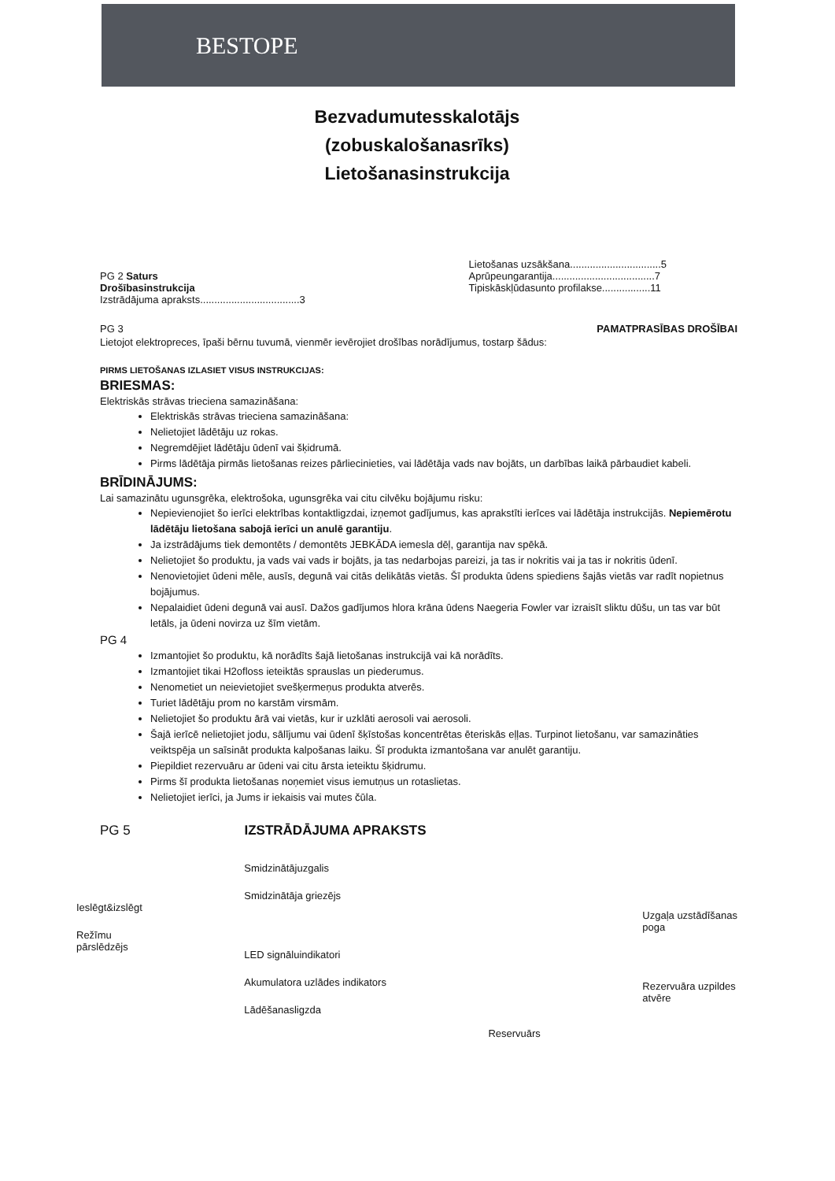BESTOPE
Bezvadumutesskalotājs
(zobuskalošanasrīks)
Lietošanasinstrukcija
PG 2 Saturs
Drošībasinstrukcija
Izstrādājuma apraksts...................................3
Lietošanas uzsākšana................................5
Aprūpeungarantija....................................7
Tipiskāskļūdasunto profilakse.................11
PG 3 PAMATPRASĪBAS DROŠĪBAI
Lietojot elektropreces, īpaši bērnu tuvumā, vienmēr ievērojiet drošības norādījumus, tostarp šādus:
PIRMS LIETOŠANAS IZLASIET VISUS INSTRUKCIJAS:
BRIESMAS:
Elektriskās strāvas trieciena samazināšana:
Elektriskās strāvas trieciena samazināšana:
Nelietojiet lādētāju uz rokas.
Negremdējiet lādētāju ūdenī vai šķidrumā.
Pirms lādētāja pirmās lietošanas reizes pārliecinieties, vai lādētāja vads nav bojāts, un darbības laikā pārbaudiet kabeli.
BRĪDINĀJUMS:
Lai samazinātu ugunsgrēka, elektrošoka, ugunsgrēka vai citu cilvēku bojājumu risku:
Nepievienojiet šo ierīci elektrības kontaktligzdai, izņemot gadījumus, kas aprakstīti ierīces vai lādētāja instrukcijās. Nepiemērotu lādētāju lietošana sabojā ierīci un anulē garantiju.
Ja izstrādājums tiek demontēts / demontēts JEBKĀDA iemesla dēļ, garantija nav spēkā.
Nelietojiet šo produktu, ja vads vai vads ir bojāts, ja tas nedarbojas pareizi, ja tas ir nokritis vai ja tas ir nokritis ūdenī.
Nenovietojiet ūdeni mēle, ausīs, degunā vai citās delikātās vietās. Šī produkta ūdens spiediens šajās vietās var radīt nopietnus bojājumus.
Nepalaidiet ūdeni degunā vai ausī. Dažos gadījumos hlora krāna ūdens Naegeria Fowler var izraisīt sliktu dūšu, un tas var būt letāls, ja ūdeni novirza uz šīm vietām.
PG 4
Izmantojiet šo produktu, kā norādīts šajā lietošanas instrukcijā vai kā norādīts.
Izmantojiet tikai H2ofloss ieteiktās sprauslas un piederumus.
Nenometiet un neievietojiet svešķermeņus produkta atverēs.
Turiet lādētāju prom no karstām virsmām.
Nelietojiet šo produktu ārā vai vietās, kur ir uzklāti aerosoli vai aerosoli.
Šajā ierīcē nelietojiet jodu, sālījumu vai ūdenī šķīstošas koncentrētas ēteriskās eļļas. Turpinot lietošanu, var samazināties veiktspēja un saīsināt produkta kalpošanas laiku. Šī produkta izmantošana var anulēt garantiju.
Piepildiet rezervuāru ar ūdeni vai citu ārsta ieteiktu šķidrumu.
Pirms šī produkta lietošanas noņemiet visus iemutņus un rotaslietas.
Nelietojiet ierīci, ja Jums ir iekaisis vai mutes čūla.
PG 5 IZSTRĀDĀJUMA APRAKSTS
Ieslēgt&izslēgt
Režīmu
pārslēdzējs
Smidzinātājuzgalis
Smidzinātāja griezējs
LED signāluindikatori
Akumulatora uzlādes indikators
Lādēšanasligzda
Reservuārs
Uzgaļa uzstādīšanas
poga
Rezervuāra uzpildes
atvēre